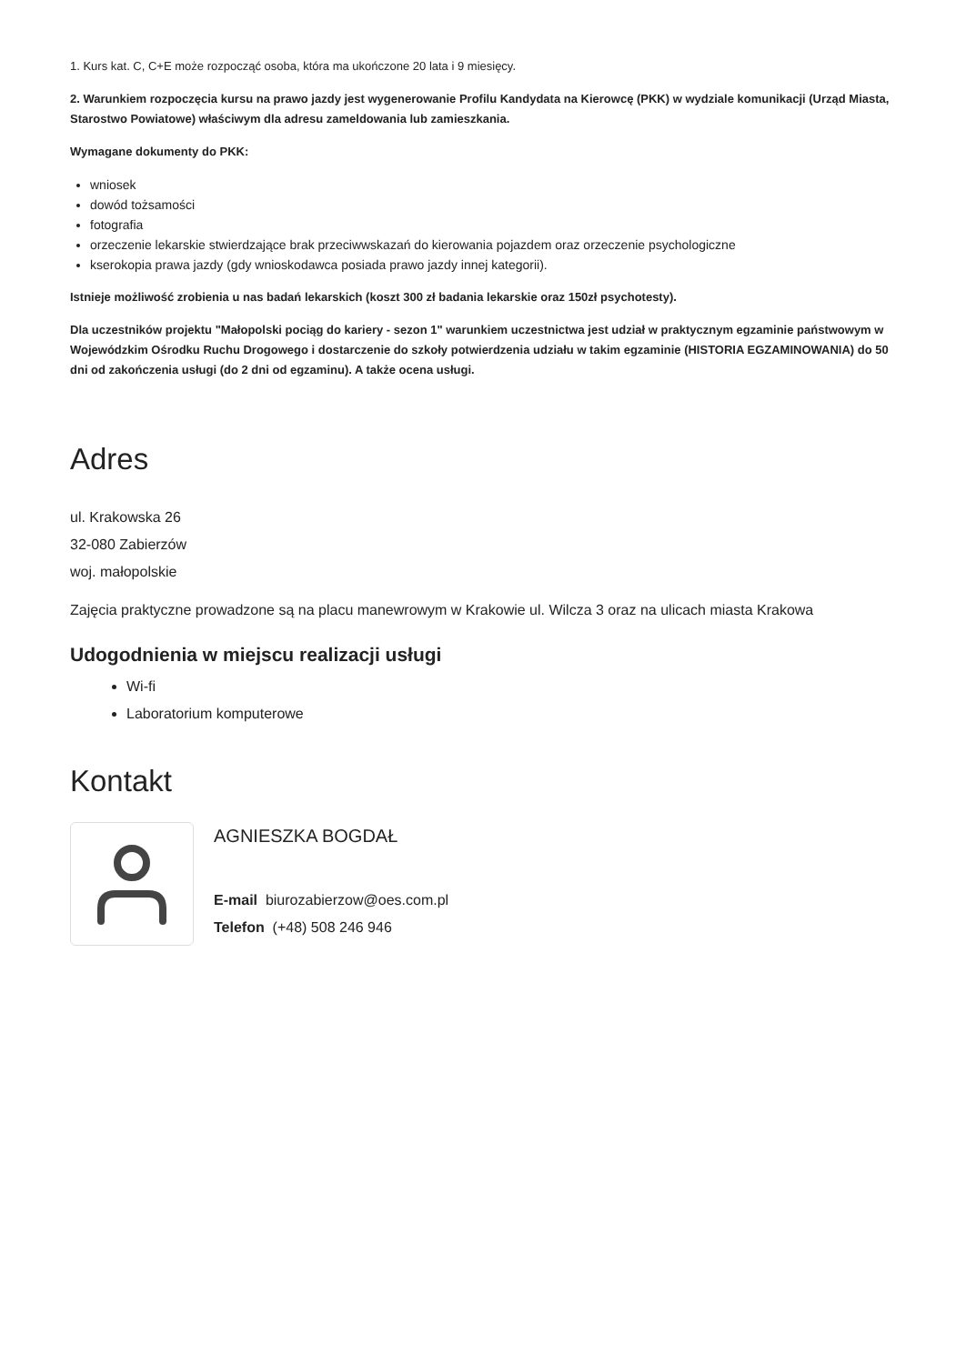1. Kurs kat. C, C+E może rozpocząć osoba, która ma ukończone 20 lata i 9 miesięcy.
2. Warunkiem rozpoczęcia kursu na prawo jazdy jest wygenerowanie Profilu Kandydata na Kierowcę (PKK) w wydziale komunikacji (Urząd Miasta, Starostwo Powiatowe) właściwym dla adresu zameldowania lub zamieszkania.
Wymagane dokumenty do PKK:
wniosek
dowód tożsamości
fotografia
orzeczenie lekarskie stwierdzające brak przeciwwskazań do kierowania pojazdem oraz orzeczenie psychologiczne
kserokopia prawa jazdy (gdy wnioskodawca posiada prawo jazdy innej kategorii).
Istnieje możliwość zrobienia u nas badań lekarskich (koszt 300 zł badania lekarskie oraz 150zł psychotesty).
Dla uczestników projektu "Małopolski pociąg do kariery - sezon 1" warunkiem uczestnictwa jest udział w praktycznym egzaminie państwowym w Wojewódzkim Ośrodku Ruchu Drogowego i dostarczenie do szkoły potwierdzenia udziału w takim egzaminie (HISTORIA EGZAMINOWANIA) do 50 dni od zakończenia usługi (do 2 dni od egzaminu). A także ocena usługi.
Adres
ul. Krakowska 26
32-080 Zabierzów
woj. małopolskie
Zajęcia praktyczne prowadzone są na placu manewrowym w Krakowie ul. Wilcza 3 oraz na ulicach miasta Krakowa
Udogodnienia w miejscu realizacji usługi
Wi-fi
Laboratorium komputerowe
Kontakt
AGNIESZKA BOGDAŁ
E-mail biurozabierzow@oes.com.pl
Telefon (+48) 508 246 946